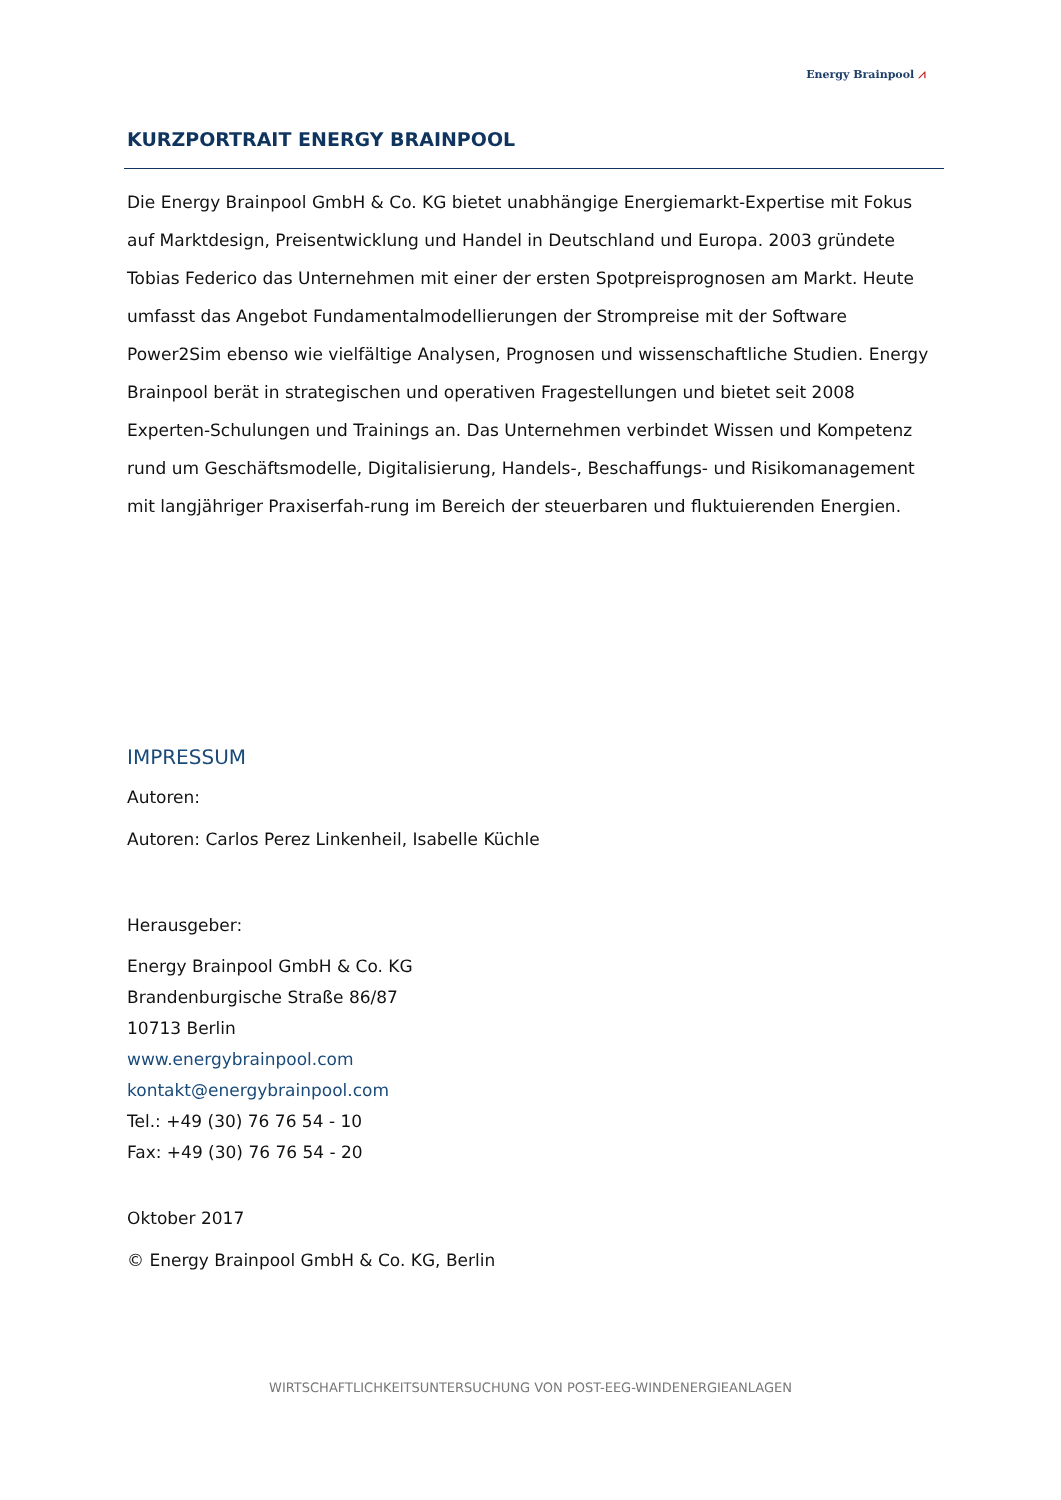Energy Brainpool ⩘
KURZPORTRAIT ENERGY BRAINPOOL
Die Energy Brainpool GmbH & Co. KG bietet unabhängige Energiemarkt-Expertise mit Fokus auf Marktdesign, Preisentwicklung und Handel in Deutschland und Europa. 2003 gründete Tobias Federico das Unternehmen mit einer der ersten Spotpreisprognosen am Markt. Heute umfasst das Angebot Fundamentalmodellierungen der Strompreise mit der Software Power2Sim ebenso wie vielfältige Analysen, Prognosen und wissenschaftliche Studien. Energy Brainpool berät in strategischen und operativen Fragestellungen und bietet seit 2008 Experten-Schulungen und Trainings an. Das Unternehmen verbindet Wissen und Kompetenz rund um Geschäftsmodelle, Digitalisierung, Handels-, Beschaffungs- und Risikomanagement mit langjähriger Praxiserfah-rung im Bereich der steuerbaren und fluktuierenden Energien.
IMPRESSUM
Autoren:
Autoren: Carlos Perez Linkenheil, Isabelle Küchle
Herausgeber:
Energy Brainpool GmbH & Co. KG
Brandenburgische Straße 86/87
10713 Berlin
www.energybrainpool.com
kontakt@energybrainpool.com
Tel.: +49 (30) 76 76 54 - 10
Fax: +49 (30) 76 76 54 - 20
Oktober 2017
© Energy Brainpool GmbH & Co. KG, Berlin
WIRTSCHAFTLICHKEITSUNTERSUCHUNG VON POST-EEG-WINDENERGIEANLAGEN